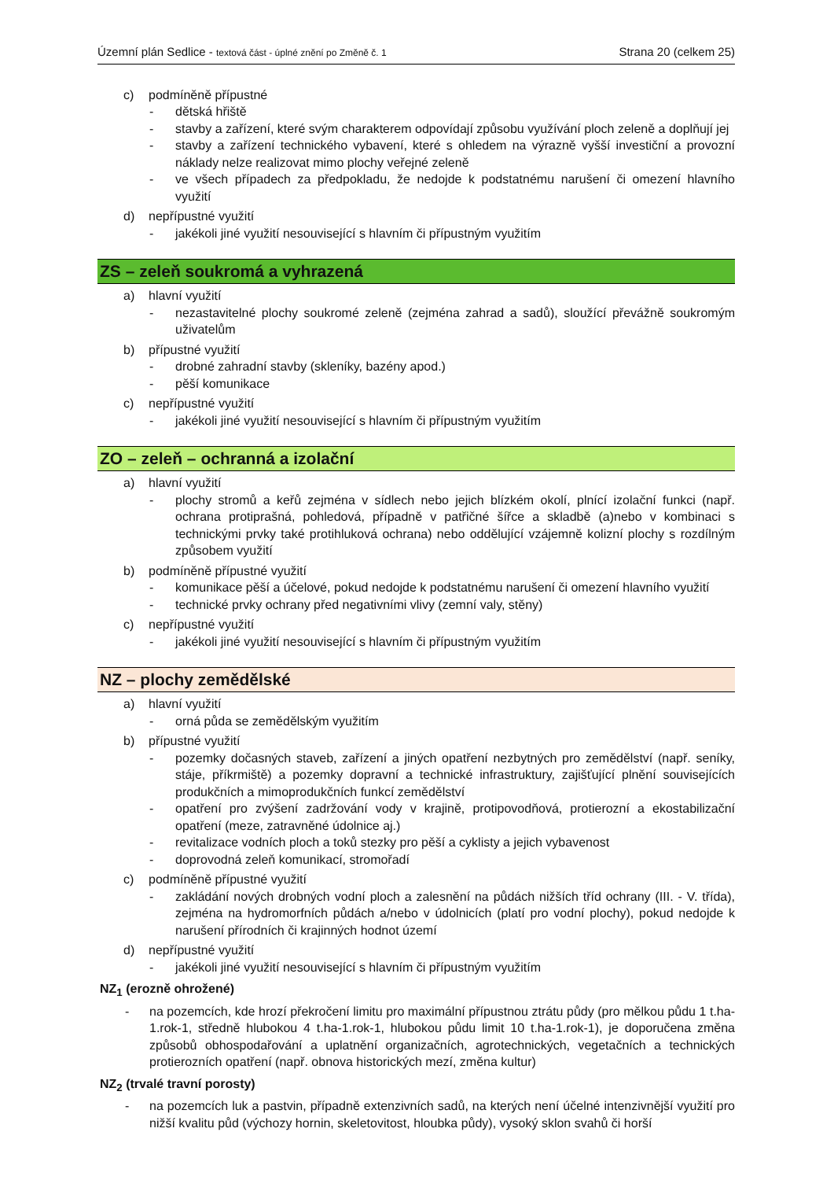Územní plán Sedlice - textová část - úplné znění po Změně č. 1
Strana 20 (celkem 25)
c) podmíněně přípustné
- dětská hřiště
- stavby a zařízení, které svým charakterem odpovídají způsobu využívání ploch zeleně a doplňují jej
- stavby a zařízení technického vybavení, které s ohledem na výrazně vyšší investiční a provozní náklady nelze realizovat mimo plochy veřejné zeleně
- ve všech případech za předpokladu, že nedojde k podstatnému narušení či omezení hlavního využití
d) nepřípustné využití
- jakékoli jiné využití nesouvisející s hlavním či přípustným využitím
ZS – zeleň soukromá a vyhrazená
a) hlavní využití
- nezastavitelné plochy soukromé zeleně (zejména zahrad a sadů), sloužící převážně soukromým uživatelům
b) přípustné využití
- drobné zahradní stavby (skleníky, bazény apod.)
- pěší komunikace
c) nepřípustné využití
- jakékoli jiné využití nesouvisející s hlavním či přípustným využitím
ZO – zeleň – ochranná a izolační
a) hlavní využití
- plochy stromů a keřů zejména v sídlech nebo jejich blízkém okolí, plnící izolační funkci (např. ochrana protiprašná, pohledová, případně v patřičné šířce a skladbě (a)nebo v kombinaci s technickými prvky také protihluková ochrana) nebo oddělující vzájemně kolizní plochy s rozdílným způsobem využití
b) podmíněně přípustné využití
- komunikace pěší a účelové, pokud nedojde k podstatnému narušení či omezení hlavního využití
- technické prvky ochrany před negativními vlivy (zemní valy, stěny)
c) nepřípustné využití
- jakékoli jiné využití nesouvisející s hlavním či přípustným využitím
NZ – plochy zemědělské
a) hlavní využití
- orná půda se zemědělským využitím
b) přípustné využití
- pozemky dočasných staveb, zařízení a jiných opatření nezbytných pro zemědělství (např. seníky, stáje, příkrmiště) a pozemky dopravní a technické infrastruktury, zajišťující plnění souvisejících produkčních a mimoprodukčních funkcí zemědělství
- opatření pro zvýšení zadržování vody v krajině, protipovodňová, protierozní a ekostabilizační opatření (meze, zatravněné údolnice aj.)
- revitalizace vodních ploch a toků stezky pro pěší a cyklisty a jejich vybavenost
- doprovodná zeleň komunikací, stromořadí
c) podmíněně přípustné využití
- zakládání nových drobných vodní ploch a zalesnění na půdách nižších tříd ochrany (III. - V. třída), zejména na hydromorfních půdách a/nebo v údolnicích (platí pro vodní plochy), pokud nedojde k narušení přírodních či krajinných hodnot území
d) nepřípustné využití
- jakékoli jiné využití nesouvisející s hlavním či přípustným využitím
NZ<sub>1</sub> (erozně ohrožené)
- na pozemcích, kde hrozí překročení limitu pro maximální přípustnou ztrátu půdy (pro mělkou půdu 1 t.ha-1.rok-1, středně hlubokou 4 t.ha-1.rok-1, hlubokou půdu limit 10 t.ha-1.rok-1), je doporučena změna způsobů obhospodařování a uplatnění organizačních, agrotechnických, vegetačních a technických protierozních opatření (např. obnova historických mezí, změna kultur)
NZ<sub>2</sub> (trvalé travní porosty)
- na pozemcích luk a pastvin, případně extenzivních sadů, na kterých není účelné intenzivnější využití pro nižší kvalitu půd (výchozy hornin, skeletovitost, hloubka půdy), vysoký sklon svahů či horší